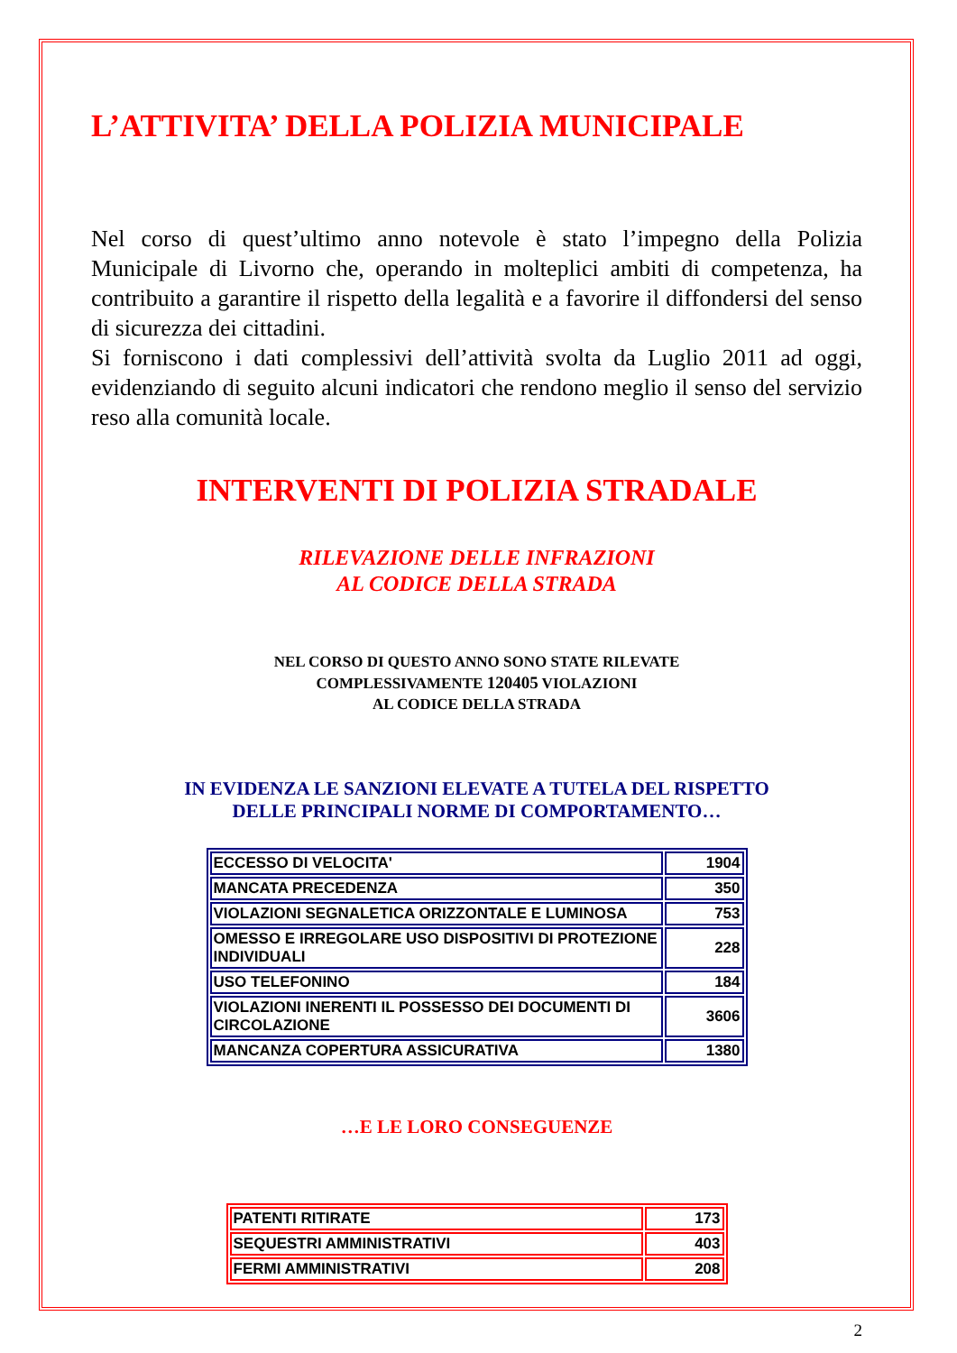L’ATTIVITA’ DELLA POLIZIA MUNICIPALE
Nel corso di quest’ultimo anno notevole è stato l’impegno della Polizia Municipale di Livorno che, operando in molteplici ambiti di competenza, ha contribuito a garantire il rispetto della legalità e a favorire il diffondersi del senso di sicurezza dei cittadini.
Si forniscono i dati complessivi dell’attività svolta da Luglio 2011 ad oggi, evidenziando di seguito alcuni indicatori che rendono meglio il senso del servizio reso alla comunità locale.
INTERVENTI DI POLIZIA STRADALE
RILEVAZIONE DELLE INFRAZIONI
AL CODICE DELLA STRADA
NEL CORSO DI QUESTO ANNO SONO STATE RILEVATE
COMPLESSIVAMENTE 120405 VIOLAZIONI
AL CODICE DELLA STRADA
IN EVIDENZA LE SANZIONI ELEVATE A TUTELA DEL RISPETTO
DELLE PRINCIPALI NORME DI COMPORTAMENTO…
| ECCESSO DI VELOCITA' | 1904 |
| MANCATA PRECEDENZA | 350 |
| VIOLAZIONI SEGNALETICA ORIZZONTALE E LUMINOSA | 753 |
| OMESSO E IRREGOLARE USO DISPOSITIVI DI PROTEZIONE INDIVIDUALI | 228 |
| USO TELEFONINO | 184 |
| VIOLAZIONI INERENTI IL POSSESSO DEI DOCUMENTI DI CIRCOLAZIONE | 3606 |
| MANCANZA COPERTURA ASSICURATIVA | 1380 |
…E LE LORO CONSEGUENZE
| PATENTI RITIRATE | 173 |
| SEQUESTRI AMMINISTRATIVI | 403 |
| FERMI AMMINISTRATIVI | 208 |
2